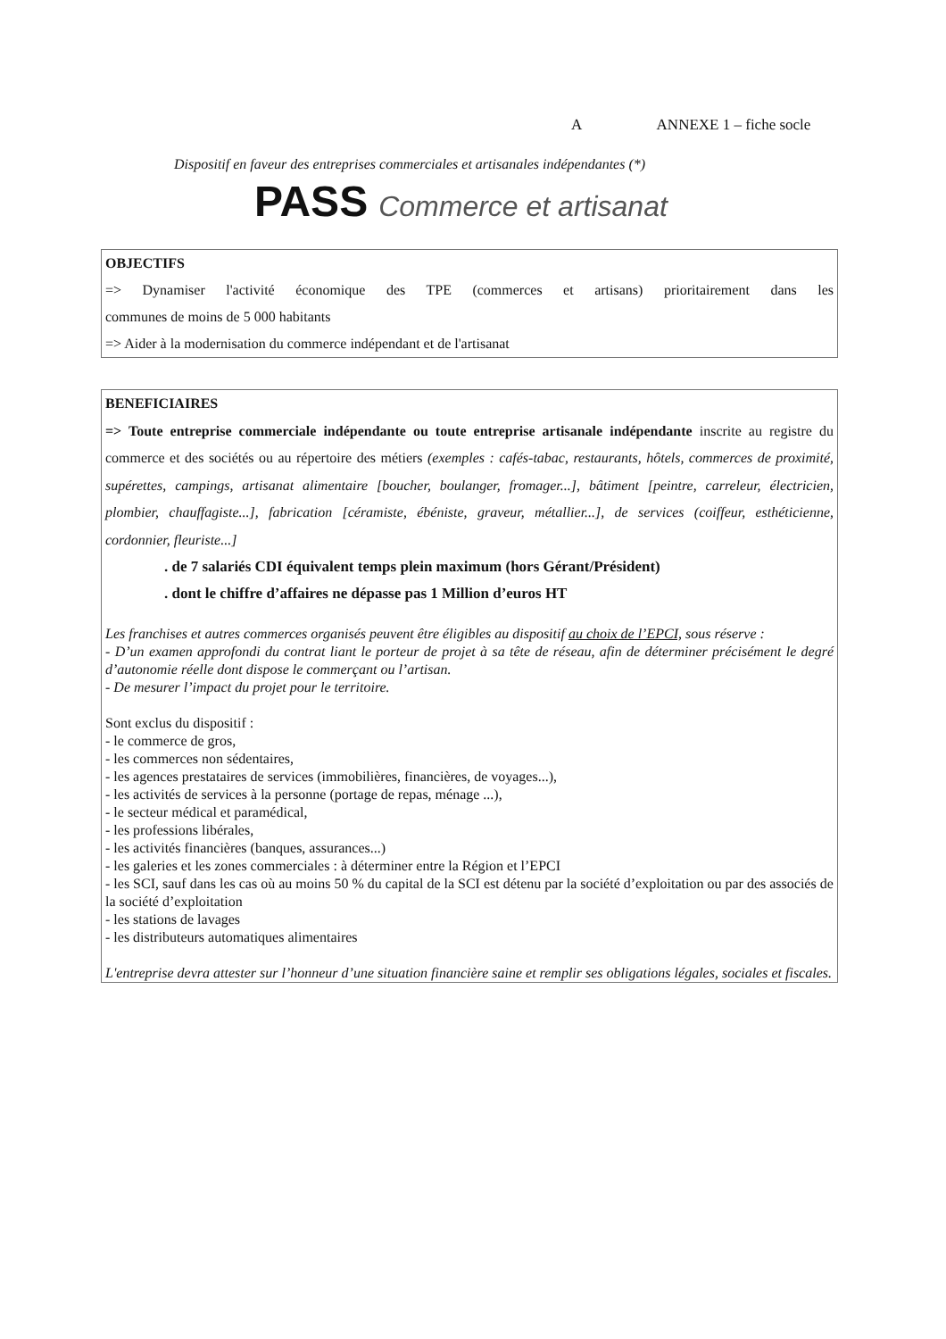A ANNEXE 1 – fiche socle
Dispositif en faveur des entreprises commerciales et artisanales indépendantes (*)
PASS Commerce et artisanat
OBJECTIFS
=> Dynamiser l'activité économique des TPE (commerces et artisans) prioritairement dans les
communes de moins de 5 000 habitants
=> Aider à la modernisation du commerce indépendant et de l'artisanat
BENEFICIAIRES
=> Toute entreprise commerciale indépendante ou toute entreprise artisanale indépendante inscrite au registre du commerce et des sociétés ou au répertoire des métiers (exemples : cafés-tabac, restaurants, hôtels, commerces de proximité, supérettes, campings, artisanat alimentaire [boucher, boulanger, fromager...], bâtiment [peintre, carreleur, électricien, plombier, chauffagiste...], fabrication [céramiste, ébéniste, graveur, métallier...], de services (coiffeur, esthéticienne, cordonnier, fleuriste...]
. de 7 salariés CDI équivalent temps plein maximum (hors Gérant/Président)
. dont le chiffre d’affaires ne dépasse pas 1 Million d’euros HT
Les franchises et autres commerces organisés peuvent être éligibles au dispositif au choix de l’EPCI, sous réserve :
- D’un examen approfondi du contrat liant le porteur de projet à sa tête de réseau, afin de déterminer précisément le degré d’autonomie réelle dont dispose le commerçant ou l’artisan.
- De mesurer l’impact du projet pour le territoire.
Sont exclus du dispositif :
- le commerce de gros,
- les commerces non sédentaires,
- les agences prestataires de services (immobilières, financières, de voyages...),
- les activités de services à la personne (portage de repas, ménage ...),
- le secteur médical et paramédical,
- les professions libérales,
- les activités financières (banques, assurances...)
- les galeries et les zones commerciales : à déterminer entre la Région et l’EPCI
- les SCI, sauf dans les cas où au moins 50 % du capital de la SCI est détenu par la société d’exploitation ou par des associés de la société d’exploitation
- les stations de lavages
- les distributeurs automatiques alimentaires
L'entreprise devra attester sur l’honneur d’une situation financière saine et remplir ses obligations légales, sociales et fiscales.